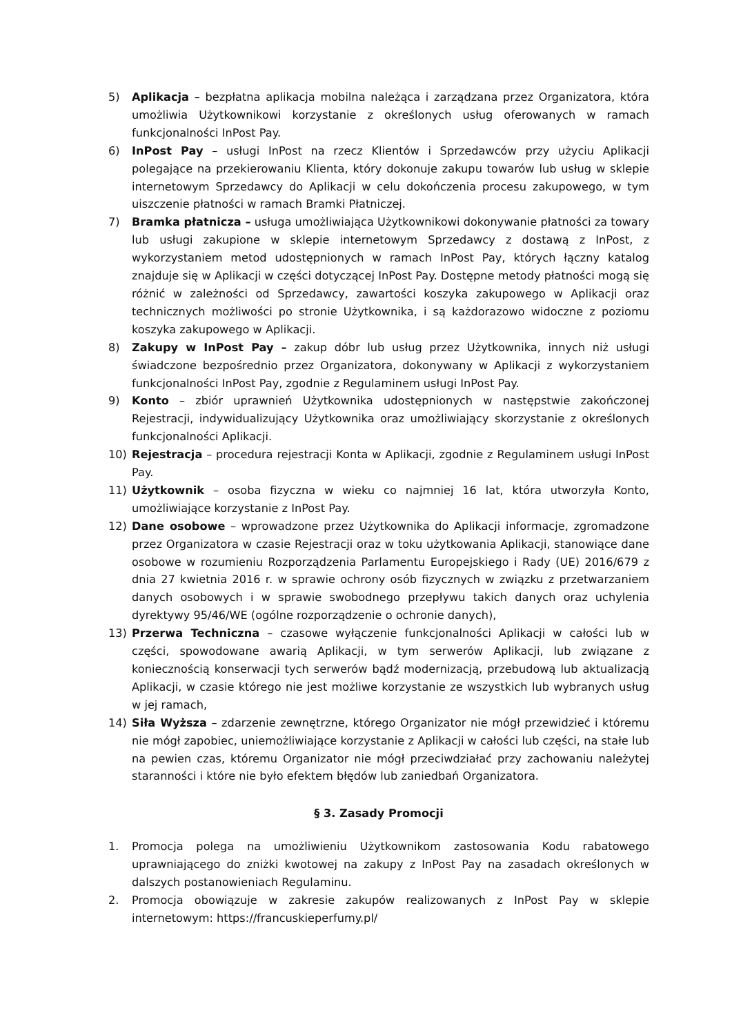5) Aplikacja – bezpłatna aplikacja mobilna należąca i zarządzana przez Organizatora, która umożliwia Użytkownikowi korzystanie z określonych usług oferowanych w ramach funkcjonalności InPost Pay.
6) InPost Pay – usługi InPost na rzecz Klientów i Sprzedawców przy użyciu Aplikacji polegające na przekierowaniu Klienta, który dokonuje zakupu towarów lub usług w sklepie internetowym Sprzedawcy do Aplikacji w celu dokończenia procesu zakupowego, w tym uiszczenie płatności w ramach Bramki Płatniczej.
7) Bramka płatnicza – usługa umożliwiająca Użytkownikowi dokonywanie płatności za towary lub usługi zakupione w sklepie internetowym Sprzedawcy z dostawą z InPost, z wykorzystaniem metod udostępnionych w ramach InPost Pay, których łączny katalog znajduje się w Aplikacji w części dotyczącej InPost Pay. Dostępne metody płatności mogą się różnić w zależności od Sprzedawcy, zawartości koszyka zakupowego w Aplikacji oraz technicznych możliwości po stronie Użytkownika, i są każdorazowo widoczne z poziomu koszyka zakupowego w Aplikacji.
8) Zakupy w InPost Pay – zakup dóbr lub usług przez Użytkownika, innych niż usługi świadczone bezpośrednio przez Organizatora, dokonywany w Aplikacji z wykorzystaniem funkcjonalności InPost Pay, zgodnie z Regulaminem usługi InPost Pay.
9) Konto – zbiór uprawnień Użytkownika udostępnionych w następstwie zakończonej Rejestracji, indywidualizujący Użytkownika oraz umożliwiający skorzystanie z określonych funkcjonalności Aplikacji.
10) Rejestracja – procedura rejestracji Konta w Aplikacji, zgodnie z Regulaminem usługi InPost Pay.
11) Użytkownik – osoba fizyczna w wieku co najmniej 16 lat, która utworzyła Konto, umożliwiające korzystanie z InPost Pay.
12) Dane osobowe – wprowadzone przez Użytkownika do Aplikacji informacje, zgromadzone przez Organizatora w czasie Rejestracji oraz w toku użytkowania Aplikacji, stanowiące dane osobowe w rozumieniu Rozporządzenia Parlamentu Europejskiego i Rady (UE) 2016/679 z dnia 27 kwietnia 2016 r. w sprawie ochrony osób fizycznych w związku z przetwarzaniem danych osobowych i w sprawie swobodnego przepływu takich danych oraz uchylenia dyrektywy 95/46/WE (ogólne rozporządzenie o ochronie danych),
13) Przerwa Techniczna – czasowe wyłączenie funkcjonalności Aplikacji w całości lub w części, spowodowane awarią Aplikacji, w tym serwerów Aplikacji, lub związane z koniecznością konserwacji tych serwerów bądź modernizacją, przebudową lub aktualizacją Aplikacji, w czasie którego nie jest możliwe korzystanie ze wszystkich lub wybranych usług w jej ramach,
14) Siła Wyższa – zdarzenie zewnętrzne, którego Organizator nie mógł przewidzieć i któremu nie mógł zapobiec, uniemożliwiające korzystanie z Aplikacji w całości lub części, na stałe lub na pewien czas, któremu Organizator nie mógł przeciwdziałać przy zachowaniu należytej staranności i które nie było efektem błędów lub zaniedbań Organizatora.
§ 3. Zasady Promocji
1. Promocja polega na umożliwieniu Użytkownikom zastosowania Kodu rabatowego uprawniającego do zniżki kwotowej na zakupy z InPost Pay na zasadach określonych w dalszych postanowieniach Regulaminu.
2. Promocja obowiązuje w zakresie zakupów realizowanych z InPost Pay w sklepie internetowym: https://francuskieperfumy.pl/